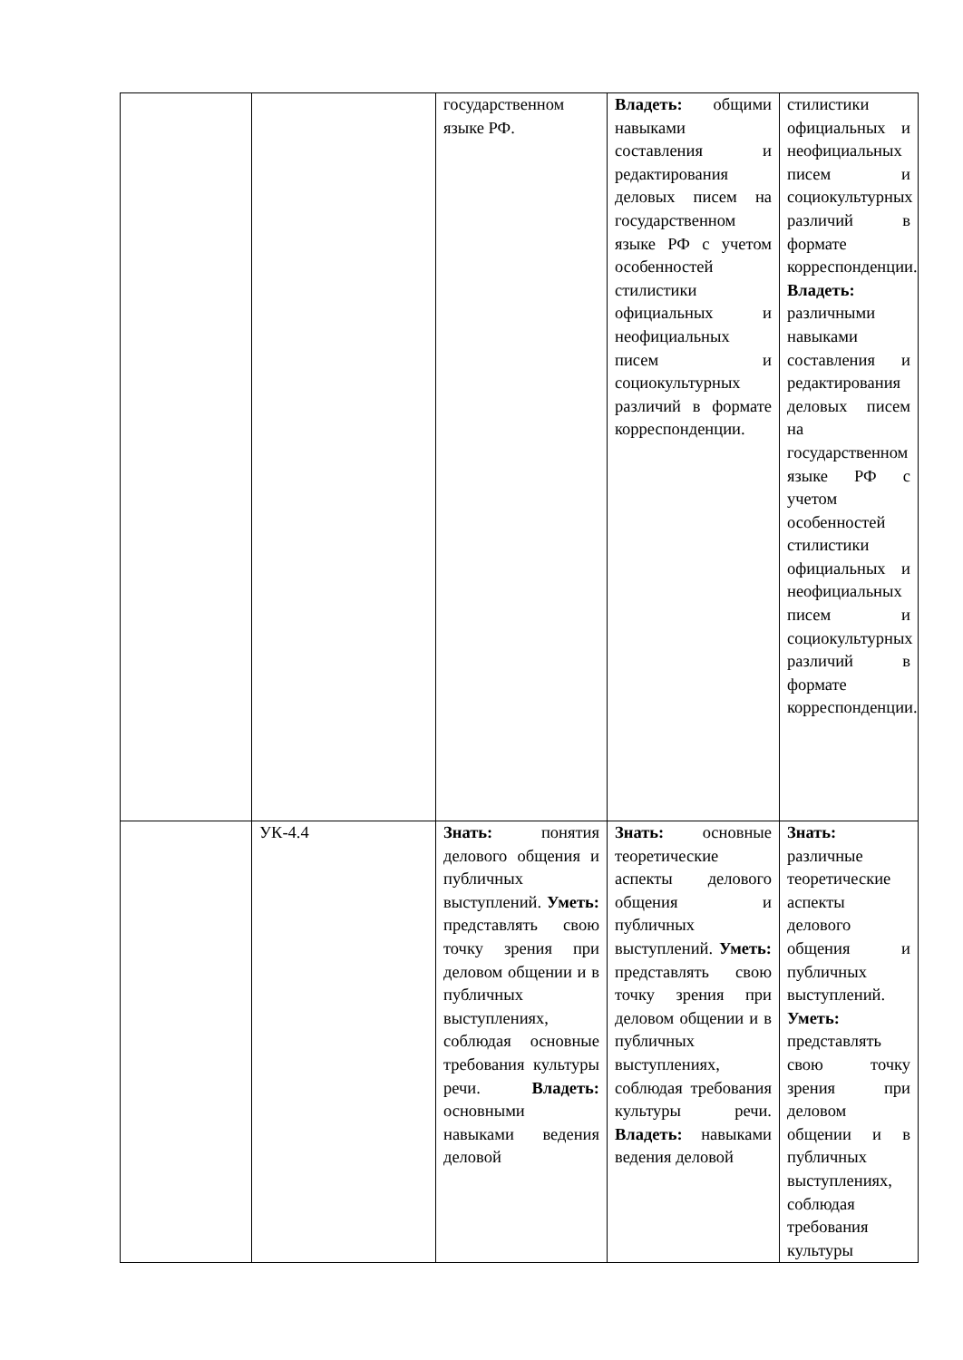| | | государственном языке РФ. | Владеть: общими навыками составления и редактирования деловых писем на государственном языке РФ с учетом особенностей стилистики официальных и неофициальных писем и социокультурных различий в формате корреспонденции. | стилистики официальных и неофициальных писем и социокультурных различий в формате корреспонденции. Владеть: различными навыками составления и редактирования деловых писем на государственном языке РФ с учетом особенностей стилистики официальных и неофициальных писем и социокультурных различий в формате корреспонденции. |
| | УК-4.4 | Знать: понятия делового общения и публичных выступлений. Уметь: представлять свою точку зрения при деловом общении и в публичных выступлениях, соблюдая основные требования культуры речи. Владеть: основными навыками ведения деловой | Знать: основные теоретические аспекты делового общения и публичных выступлений. Уметь: представлять свою точку зрения при деловом общении и в публичных выступлениях, соблюдая требования культуры речи. Владеть: навыками ведения деловой | Знать: различные теоретические аспекты делового общения и публичных выступлений. Уметь: представлять свою точку зрения при деловом общении и в публичных выступлениях, соблюдая требования культуры |